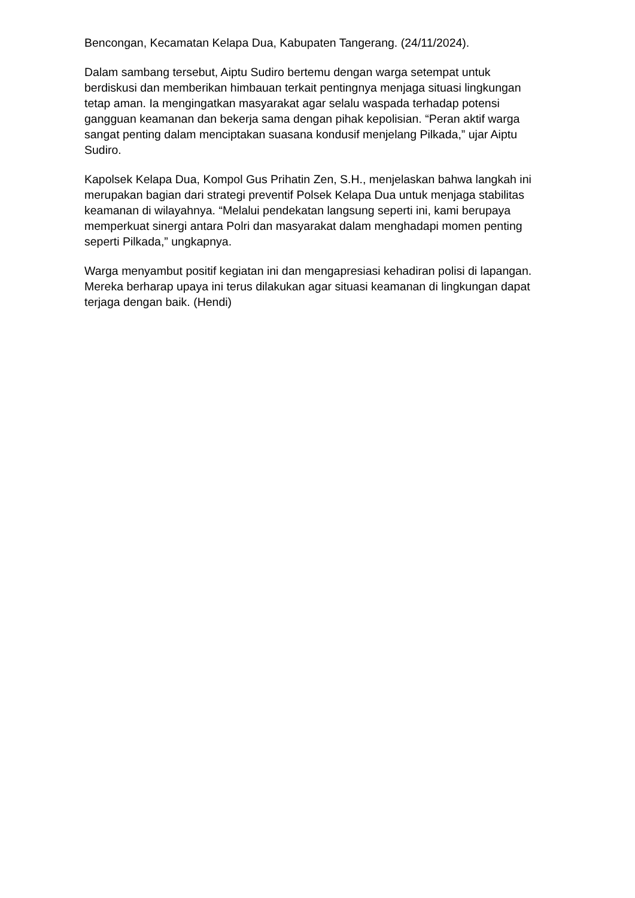Bencongan, Kecamatan Kelapa Dua, Kabupaten Tangerang. (24/11/2024).
Dalam sambang tersebut, Aiptu Sudiro bertemu dengan warga setempat untuk berdiskusi dan memberikan himbauan terkait pentingnya menjaga situasi lingkungan tetap aman. Ia mengingatkan masyarakat agar selalu waspada terhadap potensi gangguan keamanan dan bekerja sama dengan pihak kepolisian. “Peran aktif warga sangat penting dalam menciptakan suasana kondusif menjelang Pilkada,” ujar Aiptu Sudiro.
Kapolsek Kelapa Dua, Kompol Gus Prihatin Zen, S.H., menjelaskan bahwa langkah ini merupakan bagian dari strategi preventif Polsek Kelapa Dua untuk menjaga stabilitas keamanan di wilayahnya. “Melalui pendekatan langsung seperti ini, kami berupaya memperkuat sinergi antara Polri dan masyarakat dalam menghadapi momen penting seperti Pilkada,” ungkapnya.
Warga menyambut positif kegiatan ini dan mengapresiasi kehadiran polisi di lapangan. Mereka berharap upaya ini terus dilakukan agar situasi keamanan di lingkungan dapat terjaga dengan baik. (Hendi)